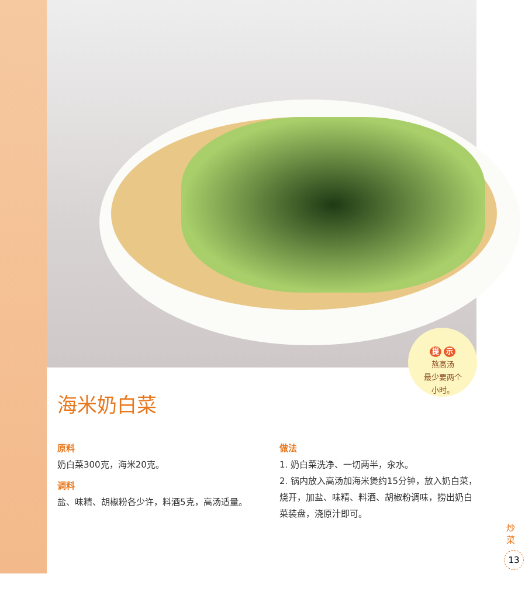提 示
熬高汤
最少要两个
小时。
海米奶白菜
原料
奶白菜300克，海米20克。
调料
盐、味精、胡椒粉各少许，料酒5克，高汤适量。
做法
1. 奶白菜洗净、一切两半，汆水。
2. 锅内放入高汤加海米煲约15分钟，放入奶白菜，烧开，加盐、味精、料酒、胡椒粉调味，捞出奶白菜装盘，浇原汁即可。
炒菜
13